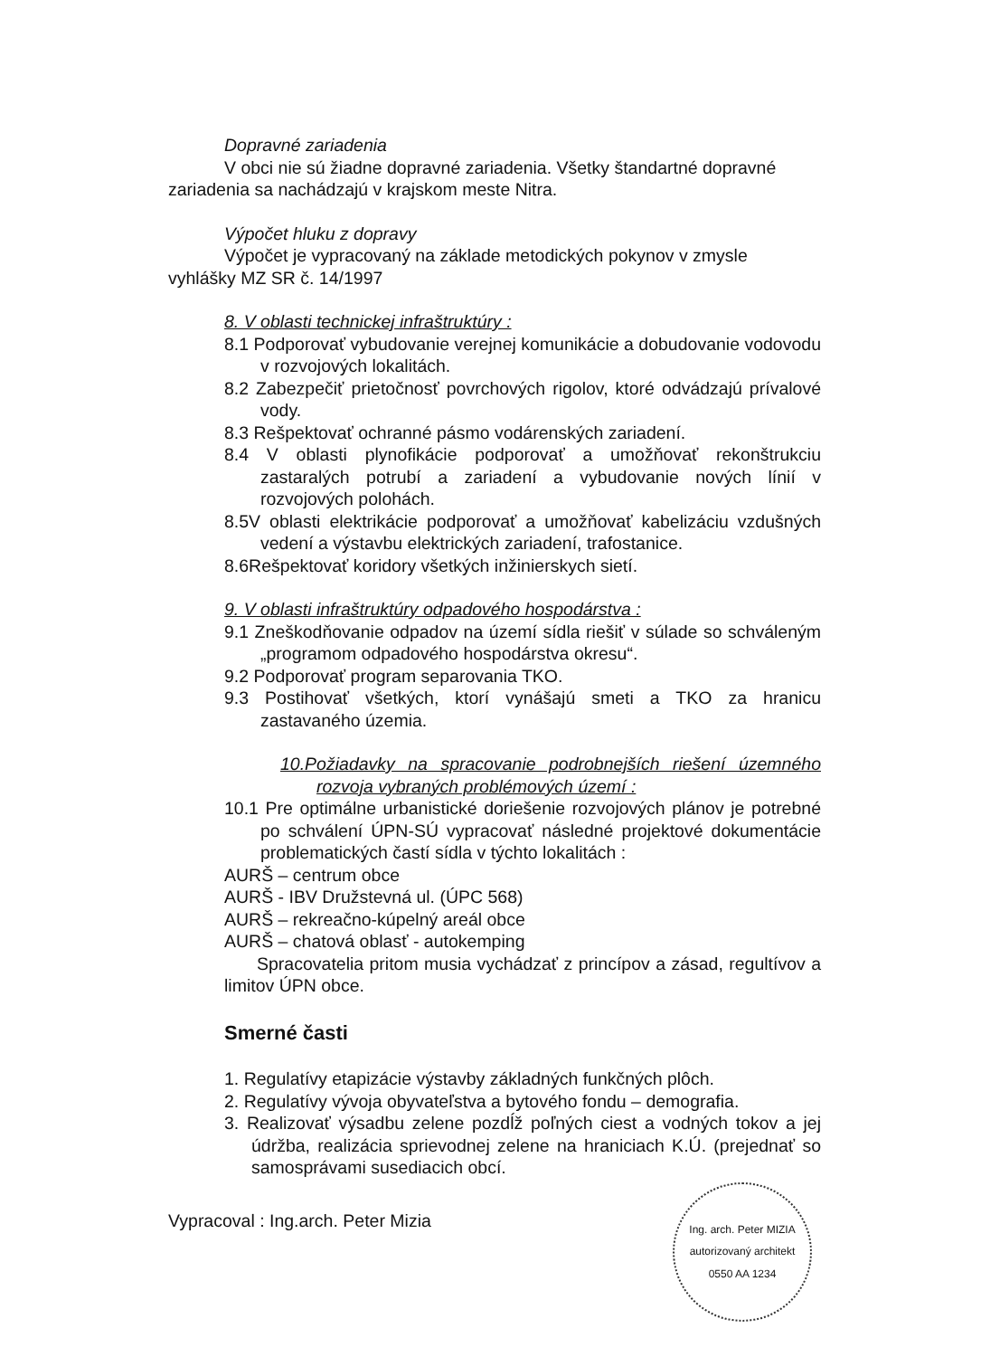Dopravné zariadenia
V obci nie sú žiadne dopravné zariadenia. Všetky štandartné dopravné
zariadenia sa nachádzajú v krajskom meste Nitra.
Výpočet hluku z dopravy
Výpočet je vypracovaný na základe metodických pokynov v zmysle
vyhlášky MZ SR č. 14/1997
8. V oblasti technickej infraštruktúry :
8.1 Podporovať vybudovanie verejnej komunikácie a dobudovanie vodovodu v rozvojových lokalitách.
8.2 Zabezpečiť prietočnosť povrchových rigolov, ktoré odvádzajú prívalové vody.
8.3 Rešpektovať ochranné pásmo vodárenských zariadení.
8.4 V oblasti plynofikácie podporovať a umožňovať rekonštrukciu zastaralých potrubí a zariadení a vybudovanie nových línií v rozvojových polohách.
8.5V oblasti elektrikácie podporovať a umožňovať kabelizáciu vzdušných vedení a výstavbu elektrických zariadení, trafostanice.
8.6Rešpektovať koridory všetkých inžinierskych sietí.
9. V oblasti infraštruktúry odpadového hospodárstva :
9.1 Zneškodňovanie odpadov na území sídla riešiť v súlade so schváleným „programom odpadového hospodárstva okresu“.
9.2 Podporovať program separovania TKO.
9.3 Postihovať všetkých, ktorí vynášajú smeti a TKO za hranicu zastavaného územia.
10.Požiadavky na spracovanie podrobnejších riešení územného rozvoja vybraných problémových území :
10.1 Pre optimálne urbanistické doriešenie rozvojových plánov je potrebné po schválení ÚPN-SÚ vypracovať následné projektové dokumentácie problematických častí sídla v týchto lokalitách :
AURŠ – centrum obce
AURŠ - IBV Družstevná ul. (ÚPC 568)
AURŠ – rekreačno-kúpelný areál obce
AURŠ – chatová oblasť - autokemping
Spracovatelia pritom musia vychádzať z princípov a zásad, regultívov a limitov ÚPN obce.
Smerné časti
1. Regulatívy etapizácie výstavby základných funkčných plôch.
2. Regulatívy vývoja obyvateľstva a bytového fondu – demografia.
3. Realizovať výsadbu zelene pozdĺž poľných ciest a vodných tokov a jej údržba, realizácia sprievodnej zelene na hraniciach K.Ú. (prejednať so samosprávami susediacich obcí.
Vypracoval : Ing.arch. Peter Mizia
Ing. arch. Peter MIZIA
autorizovaný architekt
0550 AA 1234